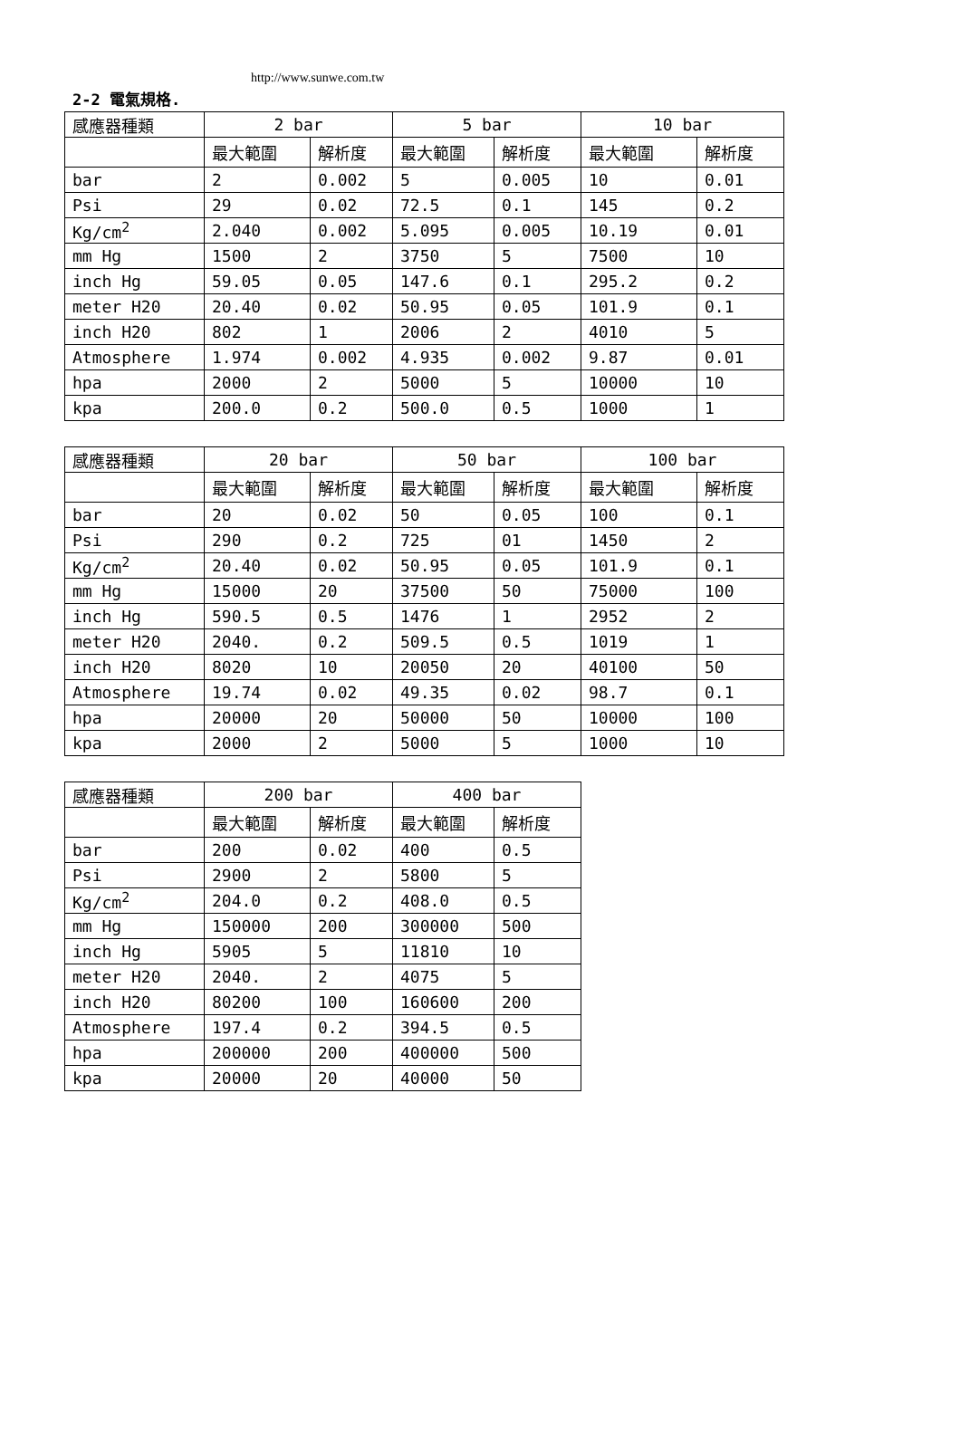http://www.sunwe.com.tw
2-2 電氣規格.
| 感應器種類 | 2 bar | | 5 bar | | 10 bar | |
| --- | --- | --- | --- | --- | --- | --- |
| | 最大範圍 | 解析度 | 最大範圍 | 解析度 | 最大範圍 | 解析度 |
| bar | 2 | 0.002 | 5 | 0.005 | 10 | 0.01 |
| Psi | 29 | 0.02 | 72.5 | 0.1 | 145 | 0.2 |
| Kg/cm<sup>2</sup> | 2.040 | 0.002 | 5.095 | 0.005 | 10.19 | 0.01 |
| mm Hg | 1500 | 2 | 3750 | 5 | 7500 | 10 |
| inch Hg | 59.05 | 0.05 | 147.6 | 0.1 | 295.2 | 0.2 |
| meter H20 | 20.40 | 0.02 | 50.95 | 0.05 | 101.9 | 0.1 |
| inch H20 | 802 | 1 | 2006 | 2 | 4010 | 5 |
| Atmosphere | 1.974 | 0.002 | 4.935 | 0.002 | 9.87 | 0.01 |
| hpa | 2000 | 2 | 5000 | 5 | 10000 | 10 |
| kpa | 200.0 | 0.2 | 500.0 | 0.5 | 1000 | 1 |
| 感應器種類 | 20 bar | | 50 bar | | 100 bar | |
| --- | --- | --- | --- | --- | --- | --- |
| | 最大範圍 | 解析度 | 最大範圍 | 解析度 | 最大範圍 | 解析度 |
| bar | 20 | 0.02 | 50 | 0.05 | 100 | 0.1 |
| Psi | 290 | 0.2 | 725 | 01 | 1450 | 2 |
| Kg/cm<sup>2</sup> | 20.40 | 0.02 | 50.95 | 0.05 | 101.9 | 0.1 |
| mm Hg | 15000 | 20 | 37500 | 50 | 75000 | 100 |
| inch Hg | 590.5 | 0.5 | 1476 | 1 | 2952 | 2 |
| meter H20 | 2040. | 0.2 | 509.5 | 0.5 | 1019 | 1 |
| inch H20 | 8020 | 10 | 20050 | 20 | 40100 | 50 |
| Atmosphere | 19.74 | 0.02 | 49.35 | 0.02 | 98.7 | 0.1 |
| hpa | 20000 | 20 | 50000 | 50 | 10000 | 100 |
| kpa | 2000 | 2 | 5000 | 5 | 1000 | 10 |
| 感應器種類 | 200 bar | | 400 bar | |
| --- | --- | --- | --- | --- |
| | 最大範圍 | 解析度 | 最大範圍 | 解析度 |
| bar | 200 | 0.02 | 400 | 0.5 |
| Psi | 2900 | 2 | 5800 | 5 |
| Kg/cm<sup>2</sup> | 204.0 | 0.2 | 408.0 | 0.5 |
| mm Hg | 150000 | 200 | 300000 | 500 |
| inch Hg | 5905 | 5 | 11810 | 10 |
| meter H20 | 2040. | 2 | 4075 | 5 |
| inch H20 | 80200 | 100 | 160600 | 200 |
| Atmosphere | 197.4 | 0.2 | 394.5 | 0.5 |
| hpa | 200000 | 200 | 400000 | 500 |
| kpa | 20000 | 20 | 40000 | 50 |